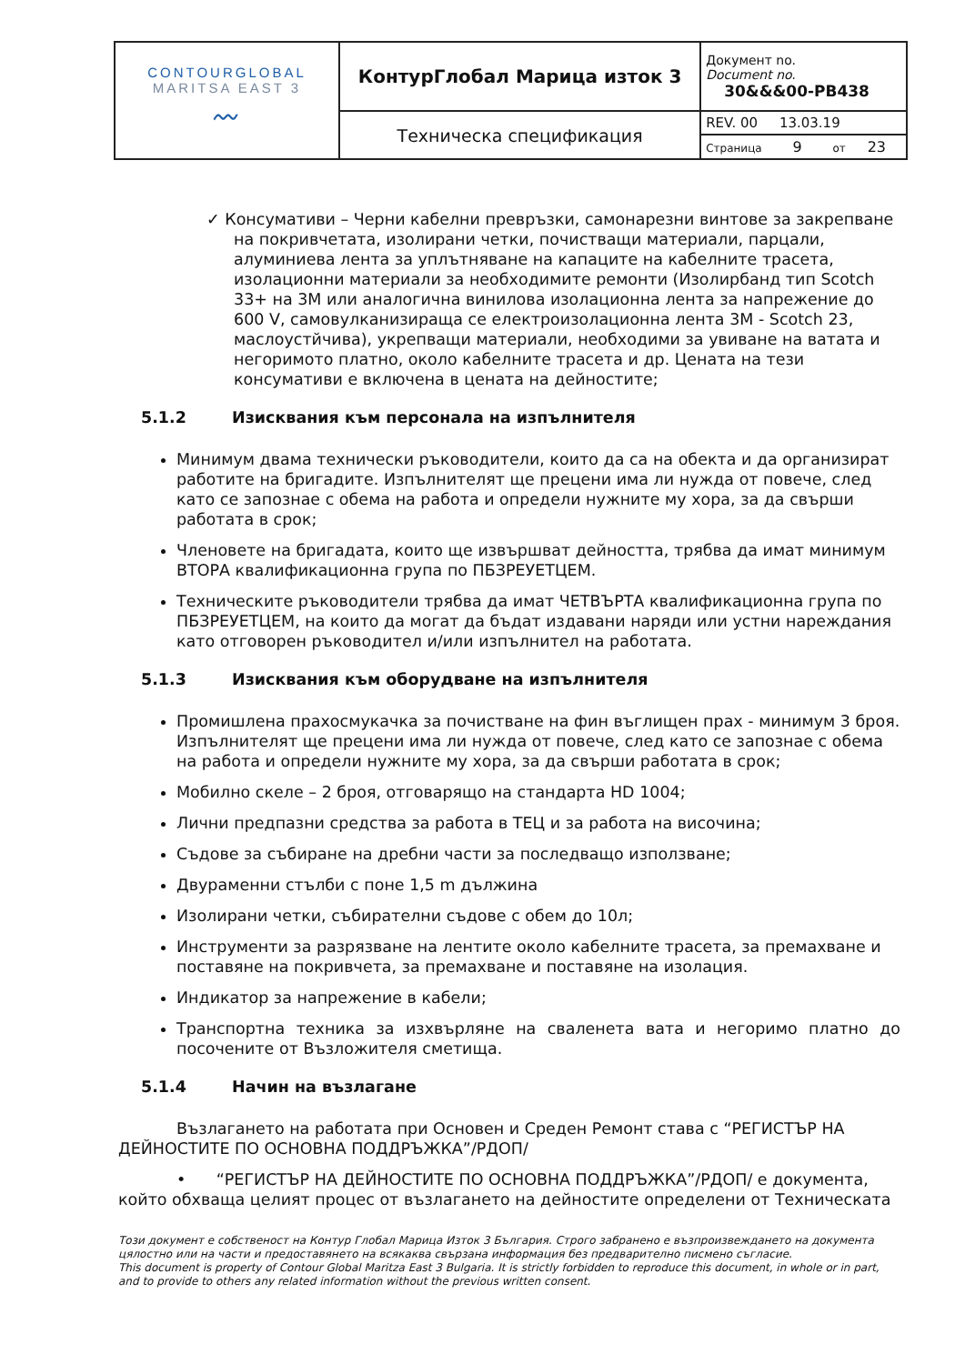| CONTOURGLOBAL MARITSA EAST 3 〰 | КонтурГлобал Марица изток 3 | Документ no. Document no. 30&&&00-PB438 |
| | Техническа спецификация | REV. 00 13.03.19 |
| | | Страница 9 от 23 |
✓ Консумативи – Черни кабелни превръзки, самонарезни винтове за закрепване на покривчетата, изолирани четки, почистващи материали, парцали, алуминиева лента за уплътняване на капаците на кабелните трасета, изолационни материали за необходимите ремонти (Изолирбанд тип Scotch 33+ на 3M или аналогична винилова изолационна лента за напрежение до 600 V, самовулканизираща се електроизолационна лента 3M - Scotch 23, маслоустйчива), укрепващи материали, необходими за увиване на ватата и негоримото платно, около кабелните трасета и др. Цената на тези консумативи е включена в цената на дейностите;
5.1.2 Изисквания към персонала на изпълнителя
Минимум двама технически ръководители, които да са на обекта и да организират работите на бригадите. Изпълнителят ще прецени има ли нужда от повече, след като се запознае с обема на работа и определи нужните му хора, за да свърши работата в срок;
Членовете на бригадата, които ще извършват дейността, трябва да имат минимум ВТОРА квалификационна група по ПБЗРЕУЕТЦЕМ.
Техническите ръководители трябва да имат ЧЕТВЪРТА квалификационна група по ПБЗРЕУЕТЦЕМ, на които да могат да бъдат издавани наряди или устни нареждания като отговорен ръководител и/или изпълнител на работата.
5.1.3 Изисквания към оборудване на изпълнителя
Промишлена прахосмукачка за почистване на фин въглищен прах - минимум 3 броя. Изпълнителят ще прецени има ли нужда от повече, след като се запознае с обема на работа и определи нужните му хора, за да свърши работата в срок;
Мобилно скеле – 2 броя, отговарящо на стандарта HD 1004;
Лични предпазни средства за работа в ТЕЦ и за работа на височина;
Съдове за събиране на дребни части за последващо използване;
Двураменни стълби с поне 1,5 m дължина
Изолирани четки, събирателни съдове с обем до 10л;
Инструменти за разрязване на лентите около кабелните трасета, за премахване и поставяне на покривчета, за премахване и поставяне на изолация.
Индикатор за напрежение в кабели;
Транспортна техника за изхвърляне на сваленета вата и негоримо платно до посочените от Възложителя сметища.
5.1.4 Начин на възлагане
Възлагането на работата при Основен и Среден Ремонт става с “РЕГИСТЪР НА ДЕЙНОСТИТЕ ПО ОСНОВНА ПОДДРЪЖКА”/РДОП/
• “РЕГИСТЪР НА ДЕЙНОСТИТЕ ПО ОСНОВНА ПОДДРЪЖКА”/РДОП/ е документа, който обхваща целият процес от възлагането на дейностите определени от Техническата
Този документ е собственост на Контур Глобал Марица Изток 3 България. Строго забранено е възпроизвеждането на документа цялостно или на части и предоставянето на всякаква свързана информация без предварително писмено съгласие.
This document is property of Contour Global Maritza East 3 Bulgaria. It is strictly forbidden to reproduce this document, in whole or in part, and to provide to others any related information without the previous written consent.